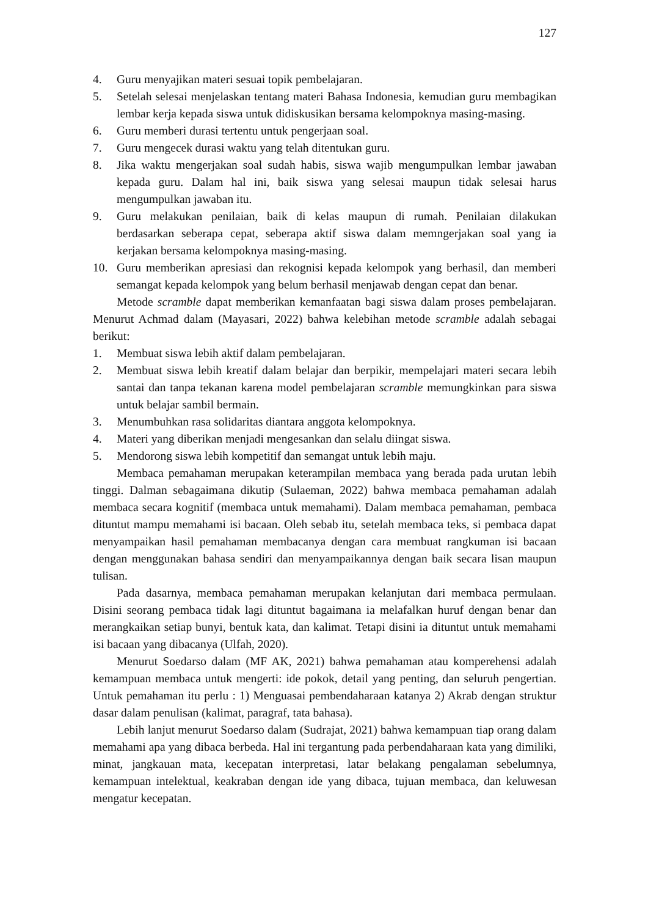127
4. Guru menyajikan materi sesuai topik pembelajaran.
5. Setelah selesai menjelaskan tentang materi Bahasa Indonesia, kemudian guru membagikan lembar kerja kepada siswa untuk didiskusikan bersama kelompoknya masing-masing.
6. Guru memberi durasi tertentu untuk pengerjaan soal.
7. Guru mengecek durasi waktu yang telah ditentukan guru.
8. Jika waktu mengerjakan soal sudah habis, siswa wajib mengumpulkan lembar jawaban kepada guru. Dalam hal ini, baik siswa yang selesai maupun tidak selesai harus mengumpulkan jawaban itu.
9. Guru melakukan penilaian, baik di kelas maupun di rumah. Penilaian dilakukan berdasarkan seberapa cepat, seberapa aktif siswa dalam memngerjakan soal yang ia kerjakan bersama kelompoknya masing-masing.
10. Guru memberikan apresiasi dan rekognisi kepada kelompok yang berhasil, dan memberi semangat kepada kelompok yang belum berhasil menjawab dengan cepat dan benar.
Metode scramble dapat memberikan kemanfaatan bagi siswa dalam proses pembelajaran. Menurut Achmad dalam (Mayasari, 2022) bahwa kelebihan metode scramble adalah sebagai berikut:
1. Membuat siswa lebih aktif dalam pembelajaran.
2. Membuat siswa lebih kreatif dalam belajar dan berpikir, mempelajari materi secara lebih santai dan tanpa tekanan karena model pembelajaran scramble memungkinkan para siswa untuk belajar sambil bermain.
3. Menumbuhkan rasa solidaritas diantara anggota kelompoknya.
4. Materi yang diberikan menjadi mengesankan dan selalu diingat siswa.
5. Mendorong siswa lebih kompetitif dan semangat untuk lebih maju.
Membaca pemahaman merupakan keterampilan membaca yang berada pada urutan lebih tinggi. Dalman sebagaimana dikutip (Sulaeman, 2022) bahwa membaca pemahaman adalah membaca secara kognitif (membaca untuk memahami). Dalam membaca pemahaman, pembaca dituntut mampu memahami isi bacaan. Oleh sebab itu, setelah membaca teks, si pembaca dapat menyampaikan hasil pemahaman membacanya dengan cara membuat rangkuman isi bacaan dengan menggunakan bahasa sendiri dan menyampaikannya dengan baik secara lisan maupun tulisan.
Pada dasarnya, membaca pemahaman merupakan kelanjutan dari membaca permulaan. Disini seorang pembaca tidak lagi dituntut bagaimana ia melafalkan huruf dengan benar dan merangkaikan setiap bunyi, bentuk kata, dan kalimat. Tetapi disini ia dituntut untuk memahami isi bacaan yang dibacanya (Ulfah, 2020).
Menurut Soedarso dalam (MF AK, 2021) bahwa pemahaman atau komperehensi adalah kemampuan membaca untuk mengerti: ide pokok, detail yang penting, dan seluruh pengertian. Untuk pemahaman itu perlu : 1) Menguasai pembendaharaan katanya 2) Akrab dengan struktur dasar dalam penulisan (kalimat, paragraf, tata bahasa).
Lebih lanjut menurut Soedarso dalam (Sudrajat, 2021) bahwa kemampuan tiap orang dalam memahami apa yang dibaca berbeda. Hal ini tergantung pada perbendaharaan kata yang dimiliki, minat, jangkauan mata, kecepatan interpretasi, latar belakang pengalaman sebelumnya, kemampuan intelektual, keakraban dengan ide yang dibaca, tujuan membaca, dan keluwesan mengatur kecepatan.